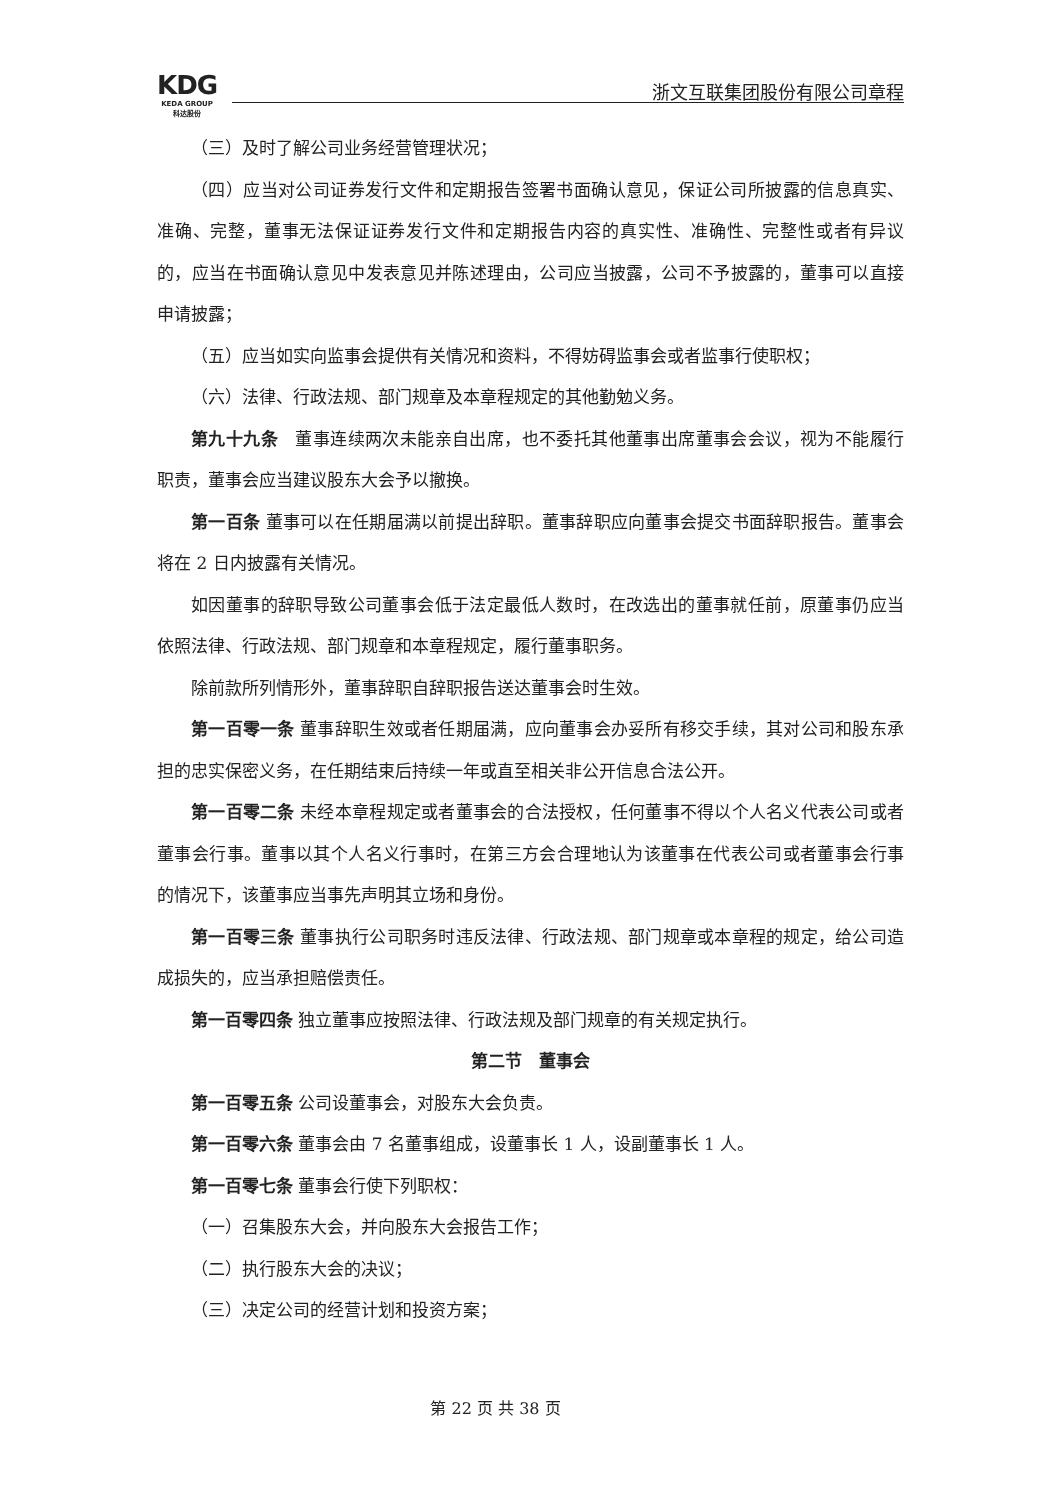KDG
KEDA GROUP
科达股份
浙文互联集团股份有限公司章程
（三）及时了解公司业务经营管理状况；
（四）应当对公司证券发行文件和定期报告签署书面确认意见，保证公司所披露的信息真实、准确、完整，董事无法保证证券发行文件和定期报告内容的真实性、准确性、完整性或者有异议的，应当在书面确认意见中发表意见并陈述理由，公司应当披露，公司不予披露的，董事可以直接申请披露；
（五）应当如实向监事会提供有关情况和资料，不得妨碍监事会或者监事行使职权；
（六）法律、行政法规、部门规章及本章程规定的其他勤勉义务。
第九十九条　董事连续两次未能亲自出席，也不委托其他董事出席董事会会议，视为不能履行职责，董事会应当建议股东大会予以撤换。
第一百条 董事可以在任期届满以前提出辞职。董事辞职应向董事会提交书面辞职报告。董事会将在 2 日内披露有关情况。
如因董事的辞职导致公司董事会低于法定最低人数时，在改选出的董事就任前，原董事仍应当依照法律、行政法规、部门规章和本章程规定，履行董事职务。
除前款所列情形外，董事辞职自辞职报告送达董事会时生效。
第一百零一条 董事辞职生效或者任期届满，应向董事会办妥所有移交手续，其对公司和股东承担的忠实保密义务，在任期结束后持续一年或直至相关非公开信息合法公开。
第一百零二条 未经本章程规定或者董事会的合法授权，任何董事不得以个人名义代表公司或者董事会行事。董事以其个人名义行事时，在第三方会合理地认为该董事在代表公司或者董事会行事的情况下，该董事应当事先声明其立场和身份。
第一百零三条 董事执行公司职务时违反法律、行政法规、部门规章或本章程的规定，给公司造成损失的，应当承担赔偿责任。
第一百零四条 独立董事应按照法律、行政法规及部门规章的有关规定执行。
第二节　董事会
第一百零五条 公司设董事会，对股东大会负责。
第一百零六条 董事会由 7 名董事组成，设董事长 1 人，设副董事长 1 人。
第一百零七条 董事会行使下列职权：
（一）召集股东大会，并向股东大会报告工作；
（二）执行股东大会的决议；
（三）决定公司的经营计划和投资方案；
第 22 页 共 38 页